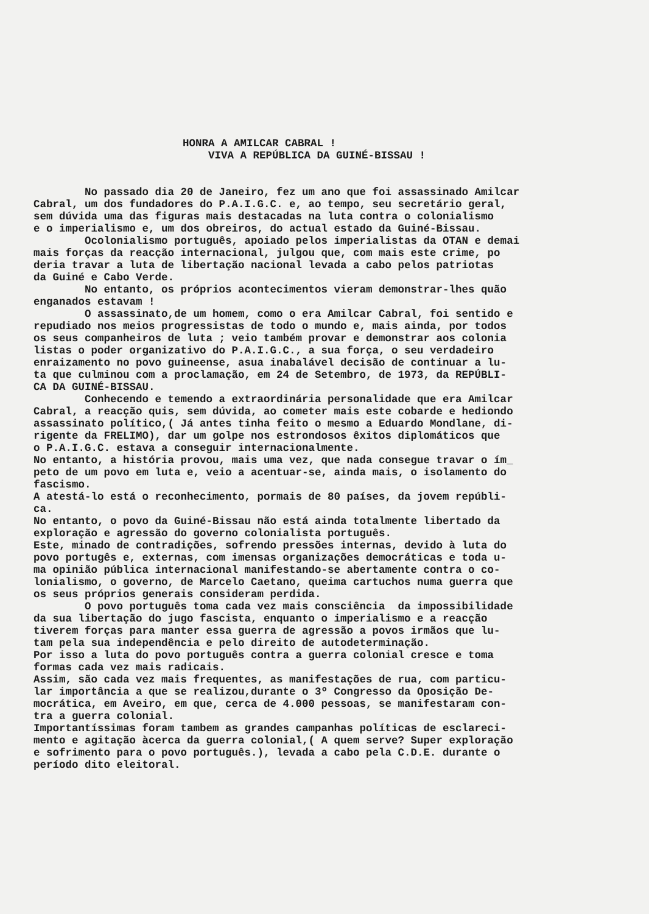HONRA A AMILCAR CABRAL ! VIVA A REPÚBLICA DA GUINÉ-BISSAU !
No passado dia 20 de Janeiro, fez um ano que foi assassinado Amilcar Cabral, um dos fundadores do P.A.I.G.C. e, ao tempo, seu secretário geral, sem dúvida uma das figuras mais destacadas na luta contra o colonialismo e o imperialismo e, um dos obreiros, do actual estado da Guiné-Bissau. Ocolonialismo português, apoiado pelos imperialistas da OTAN e demai mais forças da reacção internacional, julgou que, com mais este crime, po deria travar a luta de libertação nacional levada a cabo pelos patriotas da Guiné e Cabo Verde. No entanto, os próprios acontecimentos vieram demonstrar-lhes quão enganados estavam ! O assassinato,de um homem, como o era Amilcar Cabral, foi sentido e repudiado nos meios progressistas de todo o mundo e, mais ainda, por todos os seus companheiros de luta ; veio também provar e demonstrar aos colonia listas o poder organizativo do P.A.I.G.C., a sua força, o seu verdadeiro enraizamento no povo guineense, asua inabalável decisão de continuar a lu- ta que culminou com a proclamação, em 24 de Setembro, de 1973, da REPÚBLI- CA DA GUINÉ-BISSAU. Conhecendo e temendo a extraordinária personalidade que era Amilcar Cabral, a reacção quis, sem dúvida, ao cometer mais este cobarde e hediondo assassinato político,( Já antes tinha feito o mesmo a Eduardo Mondlane, di- rigente da FRELIMO), dar um golpe nos estrondosos êxitos diplomáticos que o P.A.I.G.C. estava a conseguir internacionalmente. No entanto, a história provou, mais uma vez, que nada consegue travar o ím_ peto de um povo em luta e, veio a acentuar-se, ainda mais, o isolamento do fascismo. A atestá-lo está o reconhecimento, pormais de 80 países, da jovem repúbli- ca. No entanto, o povo da Guiné-Bissau não está ainda totalmente libertado da exploração e agressão do governo colonialista português. Este, minado de contradições, sofrendo pressões internas, devido à luta do povo portugês e, externas, com imensas organizações democráticas e toda u- ma opinião pública internacional manifestando-se abertamente contra o co- lonialismo, o governo, de Marcelo Caetano, queima cartuchos numa guerra que os seus próprios generais consideram perdida. O povo português toma cada vez mais consciência da impossibilidade da sua libertação do jugo fascista, enquanto o imperialismo e a reacção tiverem forças para manter essa guerra de agressão a povos irmãos que lu- tam pela sua independência e pelo direito de autodeterminação. Por isso a luta do povo português contra a guerra colonial cresce e toma formas cada vez mais radicais. Assim, são cada vez mais frequentes, as manifestações de rua, com particu- lar importância a que se realizou,durante o 3º Congresso da Oposição De- mocrática, em Aveiro, em que, cerca de 4.000 pessoas, se manifestaram con- tra a guerra colonial. Importantíssimas foram tambem as grandes campanhas políticas de esclareci- mento e agitação àcerca da guerra colonial,( A quem serve? Super exploração e sofrimento para o povo português.), levada a cabo pela C.D.E. durante o período dito eleitoral.